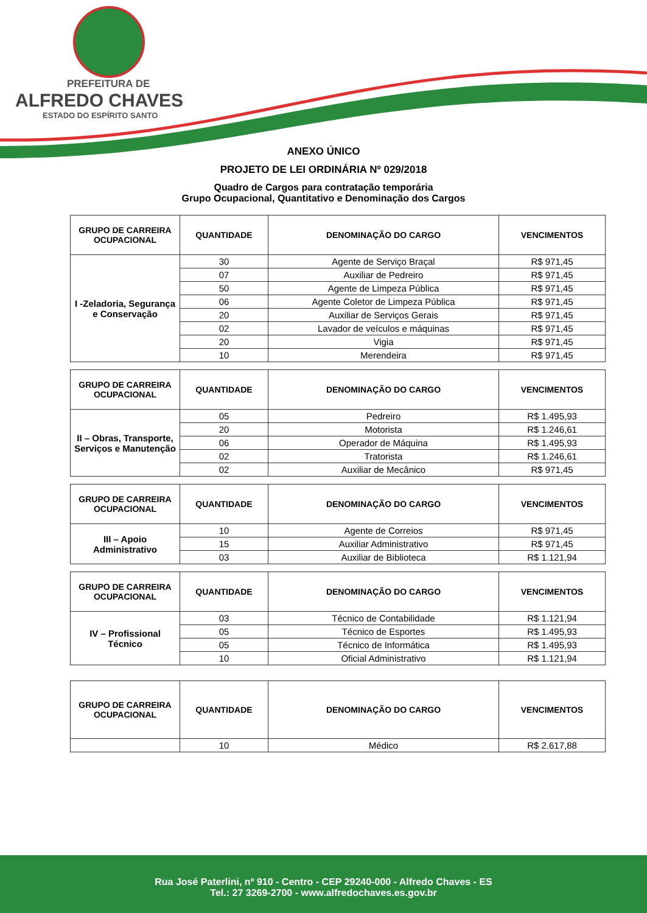PREFEITURA DE
ALFREDO CHAVES
ESTADO DO ESPÍRITO SANTO
ANEXO ÚNICO
PROJETO DE LEI ORDINÁRIA Nº 029/2018
Quadro de Cargos para contratação temporária
Grupo Ocupacional, Quantitativo e Denominação dos Cargos
| GRUPO DE CARREIRA OCUPACIONAL | QUANTIDADE | DENOMINAÇÃO DO CARGO | VENCIMENTOS |
| --- | --- | --- | --- |
| I -Zeladoria, Segurança e Conservação | 30 | Agente de Serviço Braçal | R$ 971,45 |
| | 07 | Auxiliar de Pedreiro | R$ 971,45 |
| | 50 | Agente de Limpeza Pública | R$ 971,45 |
| | 06 | Agente Coletor de Limpeza Pública | R$ 971,45 |
| | 20 | Auxiliar de Serviços Gerais | R$ 971,45 |
| | 02 | Lavador de veículos e máquinas | R$ 971,45 |
| | 20 | Vigia | R$ 971,45 |
| | 10 | Merendeira | R$ 971,45 |
| GRUPO DE CARREIRA OCUPACIONAL | QUANTIDADE | DENOMINAÇÃO DO CARGO | VENCIMENTOS |
| --- | --- | --- | --- |
| II – Obras, Transporte, Serviços e Manutenção | 05 | Pedreiro | R$ 1.495,93 |
| | 20 | Motorista | R$ 1.246,61 |
| | 06 | Operador de Máquina | R$ 1.495,93 |
| | 02 | Tratorista | R$ 1.246,61 |
| | 02 | Auxiliar de Mecânico | R$ 971,45 |
| GRUPO DE CARREIRA OCUPACIONAL | QUANTIDADE | DENOMINAÇÃO DO CARGO | VENCIMENTOS |
| --- | --- | --- | --- |
| III – Apoio Administrativo | 10 | Agente de Correios | R$ 971,45 |
| | 15 | Auxiliar Administrativo | R$ 971,45 |
| | 03 | Auxiliar de Biblioteca | R$ 1.121,94 |
| GRUPO DE CARREIRA OCUPACIONAL | QUANTIDADE | DENOMINAÇÃO DO CARGO | VENCIMENTOS |
| --- | --- | --- | --- |
| IV – Profissional Técnico | 03 | Técnico de Contabilidade | R$ 1.121,94 |
| | 05 | Técnico de Esportes | R$ 1.495,93 |
| | 05 | Técnico de Informática | R$ 1.495,93 |
| | 10 | Oficial Administrativo | R$ 1.121,94 |
| GRUPO DE CARREIRA OCUPACIONAL | QUANTIDADE | DENOMINAÇÃO DO CARGO | VENCIMENTOS |
| --- | --- | --- | --- |
| | 10 | Médico | R$ 2.617,88 |
Rua José Paterlini, nº 910 - Centro - CEP 29240-000 - Alfredo Chaves - ES
Tel.: 27 3269-2700 - www.alfredochaves.es.gov.br